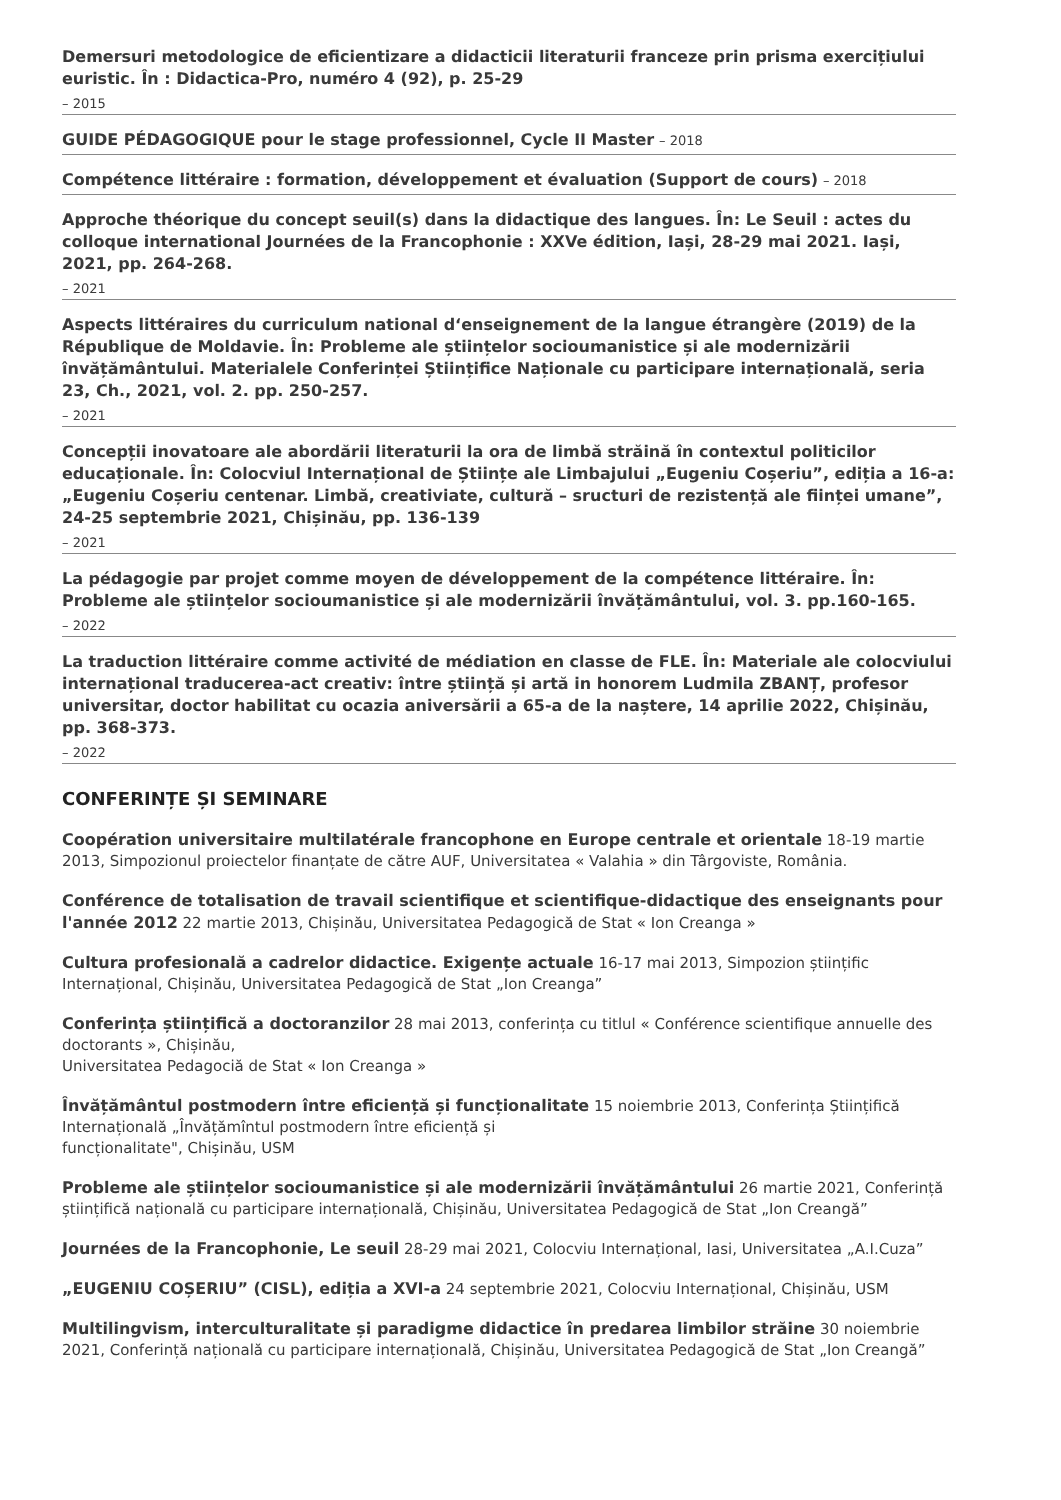Demersuri metodologice de eficientizare a didacticii literaturii franceze prin prisma exercițiului euristic. În : Didactica-Pro, numéro 4 (92), p. 25-29
– 2015
GUIDE PÉDAGOGIQUE pour le stage professionnel, Cycle II Master – 2018
Compétence littéraire : formation, développement et évaluation (Support de cours) – 2018
Approche théorique du concept seuil(s) dans la didactique des langues. În: Le Seuil : actes du colloque international Journées de la Francophonie : XXVe édition, Iași, 28-29 mai 2021. Iași, 2021, pp. 264-268.
– 2021
Aspects littéraires du curriculum national d‘enseignement de la langue étrangère (2019) de la République de Moldavie. În: Probleme ale științelor socioumanistice și ale modernizării învățământului. Materialele Conferinței Științifice Naționale cu participare internațională, seria 23, Ch., 2021, vol. 2. pp. 250-257.
– 2021
Concepții inovatoare ale abordării literaturii la ora de limbă străină în contextul politicilor educaționale. În: Colocviul Internațional de Științe ale Limbajului „Eugeniu Coșeriu”, ediția a 16-a: „Eugeniu Coșeriu centenar. Limbă, creativiate, cultură – sructuri de rezistență ale ființei umane”, 24-25 septembrie 2021, Chișinău, pp. 136-139
– 2021
La pédagogie par projet comme moyen de développement de la compétence littéraire. În: Probleme ale științelor socioumanistice și ale modernizării învățământului, vol. 3. pp.160-165.
– 2022
La traduction littéraire comme activité de médiation en classe de FLE. În: Materiale ale colocviului internațional traducerea-act creativ: între știință și artă in honorem Ludmila ZBANȚ, profesor universitar, doctor habilitat cu ocazia aniversării a 65-a de la naștere, 14 aprilie 2022, Chișinău, pp. 368-373.
– 2022
CONFERINȚE ȘI SEMINARE
Coopération universitaire multilatérale francophone en Europe centrale et orientale 18-19 martie 2013, Simpozionul proiectelor finanțate de către AUF, Universitatea « Valahia » din Târgoviste, România.
Conférence de totalisation de travail scientifique et scientifique-didactique des enseignants pour l'année 2012 22 martie 2013, Chișinău, Universitatea Pedagogică de Stat « Ion Creanga »
Cultura profesională a cadrelor didactice. Exigențe actuale 16-17 mai 2013, Simpozion științific Internațional, Chișinău, Universitatea Pedagogică de Stat „Ion Creanga”
Conferința științifică a doctoranzilor 28 mai 2013, conferința cu titlul « Conférence scientifique annuelle des doctorants », Chișinău,
Universitatea Pedagociă de Stat « Ion Creanga »
Învățământul postmodern între eficiență și funcționalitate 15 noiembrie 2013, Conferința Științifică Internațională „Învățămîntul postmodern între eficiență și
funcționalitate", Chișinău, USM
Probleme ale științelor socioumanistice și ale modernizării învățământului 26 martie 2021, Conferință științifică națională cu participare internațională, Chișinău, Universitatea Pedagogică de Stat „Ion Creangă”
Journées de la Francophonie, Le seuil 28-29 mai 2021, Colocviu Internațional, Iasi, Universitatea „A.I.Cuza”
„EUGENIU COȘERIU” (CISL), ediția a XVI-a 24 septembrie 2021, Colocviu Internațional, Chișinău, USM
Multilingvism, interculturalitate și paradigme didactice în predarea limbilor străine 30 noiembrie 2021, Conferință națională cu participare internațională, Chișinău, Universitatea Pedagogică de Stat „Ion Creangă”